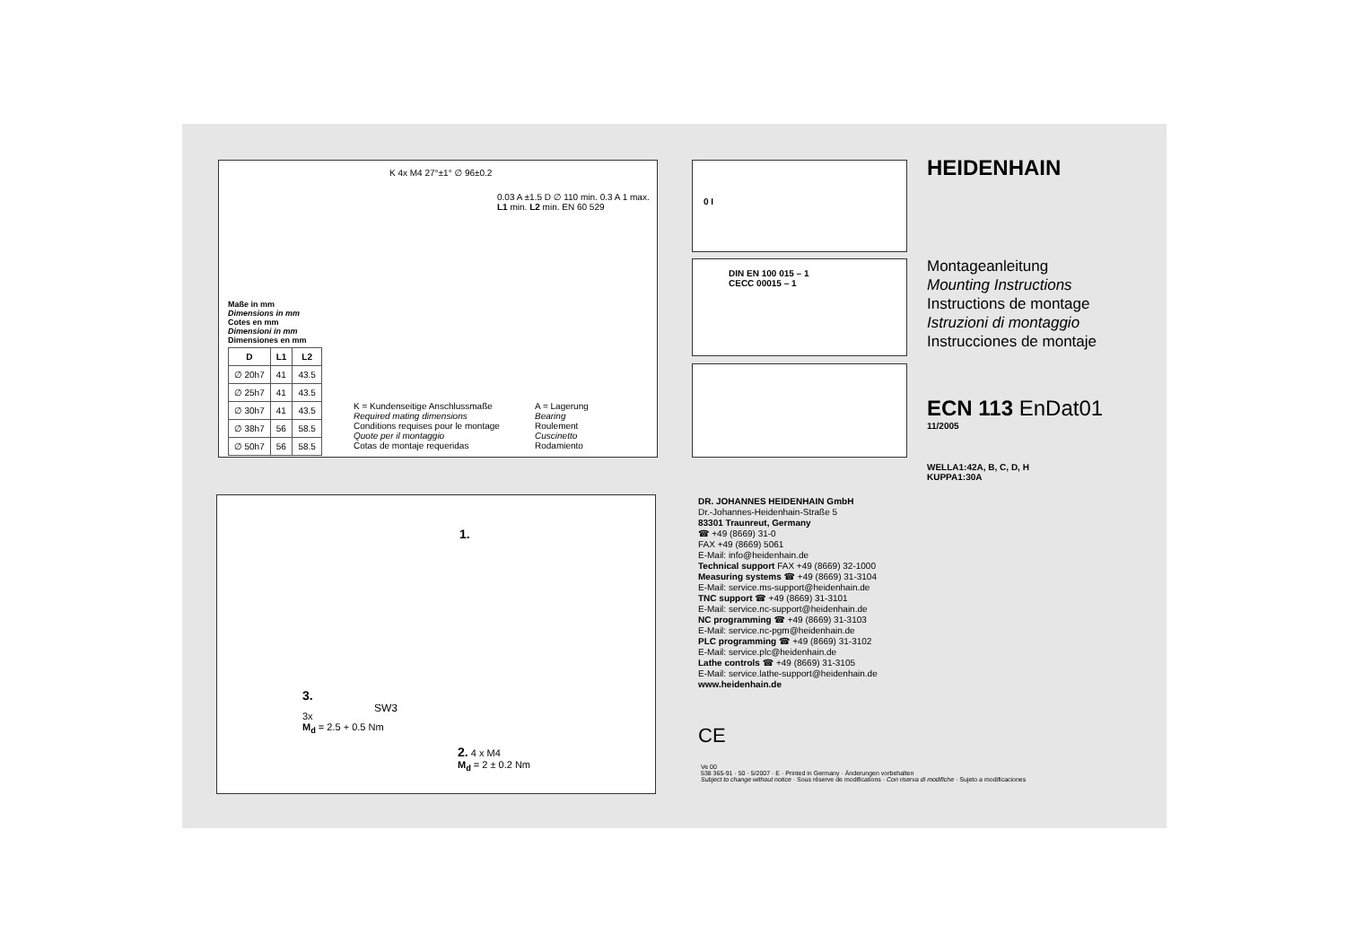Maße in mm
Dimensions in mm
Cotes en mm
Dimensioni in mm
Dimensiones en mm
| D | L1 | L2 |
| --- | --- | --- |
| ∅ 20h7 | 41 | 43.5 |
| ∅ 25h7 | 41 | 43.5 |
| ∅ 30h7 | 41 | 43.5 |
| ∅ 38h7 | 56 | 58.5 |
| ∅ 50h7 | 56 | 58.5 |
K 4x M4 27°±1° ∅ 96±0.2
0.03 A ±1.5 D ∅ 110 min. 0.3 A 1 max. L1 min. L2 min. EN 60 529
K = Kundenseitige Anschlussmaße
Required mating dimensions
Conditions requises pour le montage
Quote per il montaggio
Cotas de montaje requeridas
A = Lagerung
Bearing
Roulement
Cuscinetto
Rodamiento
0 I
DIN EN 100 015 – 1
CECC 00015 – 1
HEIDENHAIN
Montageanleitung
Mounting Instructions
Instructions de montage
Istruzioni di montaggio
Instrucciones de montaje
ECN 113 EnDat01
11/2005
WELLA1:42A, B, C, D, H
KUPPA1:30A
1.
3.
SW3
3x
M<sub>d</sub> = 2.5 + 0.5 Nm
2. 4 x M4
M<sub>d</sub> = 2 ± 0.2 Nm
DR. JOHANNES HEIDENHAIN GmbH
Dr.-Johannes-Heidenhain-Straße 5
83301 Traunreut, Germany
☎ +49 (8669) 31-0
FAX +49 (8669) 5061
E-Mail: info@heidenhain.de
Technical support FAX +49 (8669) 32-1000
Measuring systems ☎ +49 (8669) 31-3104
E-Mail: service.ms-support@heidenhain.de
TNC support ☎ +49 (8669) 31-3101
E-Mail: service.nc-support@heidenhain.de
NC programming ☎ +49 (8669) 31-3103
E-Mail: service.nc-pgm@heidenhain.de
PLC programming ☎ +49 (8669) 31-3102
E-Mail: service.plc@heidenhain.de
Lathe controls ☎ +49 (8669) 31-3105
E-Mail: service.lathe-support@heidenhain.de
www.heidenhain.de
CE
Ve 00
538 365-91 · 50 · 5/2007 · E · Printed in Germany · Änderungen vorbehalten
Subject to change without notice · Sous réserve de modifications · Con riserva di modifiche · Sujeto a modificaciones